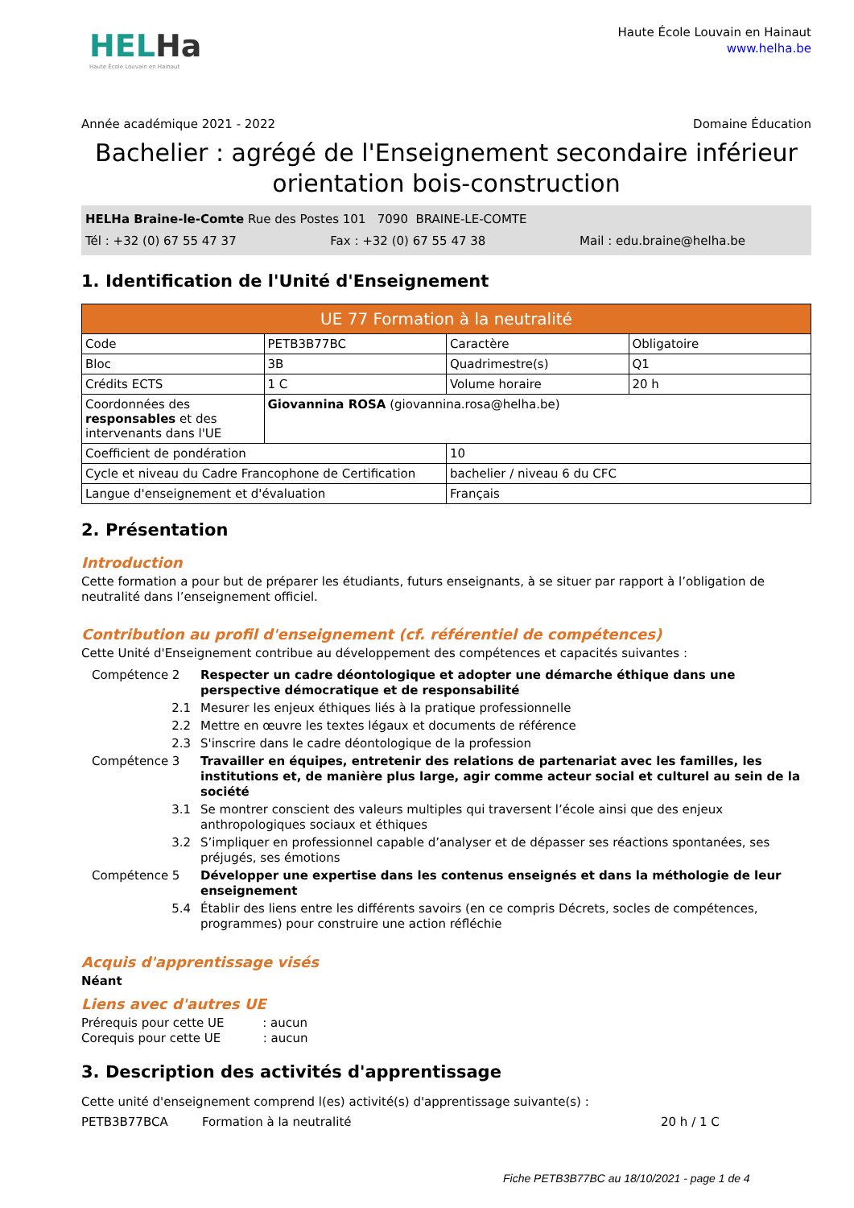HELHa
Haute École Louvain en Hainaut
Haute École Louvain en Hainaut
www.helha.be
Année académique 2021 - 2022 Domaine Éducation
Bachelier : agrégé de l'Enseignement secondaire inférieur orientation bois-construction
HELHa Braine-le-Comte Rue des Postes 101 7090 BRAINE-LE-COMTE
Tél : +32 (0) 67 55 47 37 Fax : +32 (0) 67 55 47 38 Mail : edu.braine@helha.be
1. Identification de l'Unité d'Enseignement
| UE 77 Formation à la neutralité | | | |
| --- | --- | --- | --- |
| Code | PETB3B77BC | Caractère | Obligatoire |
| Bloc | 3B | Quadrimestre(s) | Q1 |
| Crédits ECTS | 1 C | Volume horaire | 20 h |
| Coordonnées des responsables et des intervenants dans l'UE | Giovannina ROSA (giovannina.rosa@helha.be) | | |
| Coefficient de pondération | | 10 | |
| Cycle et niveau du Cadre Francophone de Certification | | bachelier / niveau 6 du CFC | |
| Langue d'enseignement et d'évaluation | | Français | |
2. Présentation
Introduction
Cette formation a pour but de préparer les étudiants, futurs enseignants, à se situer par rapport à l’obligation de neutralité dans l’enseignement officiel.
Contribution au profil d'enseignement (cf. référentiel de compétences)
Cette Unité d'Enseignement contribue au développement des compétences et capacités suivantes :
Compétence 2
Respecter un cadre déontologique et adopter une démarche éthique dans une perspective démocratique et de responsabilité
2.1
Mesurer les enjeux éthiques liés à la pratique professionnelle
2.2
Mettre en œuvre les textes légaux et documents de référence
2.3
S'inscrire dans le cadre déontologique de la profession
Compétence 3
Travailler en équipes, entretenir des relations de partenariat avec les familles, les institutions et, de manière plus large, agir comme acteur social et culturel au sein de la société
3.1
Se montrer conscient des valeurs multiples qui traversent l’école ainsi que des enjeux anthropologiques sociaux et éthiques
3.2
S’impliquer en professionnel capable d’analyser et de dépasser ses réactions spontanées, ses préjugés, ses émotions
Compétence 5
Développer une expertise dans les contenus enseignés et dans la méthologie de leur enseignement
5.4
Établir des liens entre les différents savoirs (en ce compris Décrets, socles de compétences, programmes) pour construire une action réfléchie
Acquis d'apprentissage visés
Néant
Liens avec d'autres UE
Prérequis pour cette UE : aucun
Corequis pour cette UE : aucun
3. Description des activités d'apprentissage
Cette unité d'enseignement comprend l(es) activité(s) d'apprentissage suivante(s) :
PETB3B77BCA Formation à la neutralité 20 h / 1 C
Fiche PETB3B77BC au 18/10/2021 - page 1 de 4